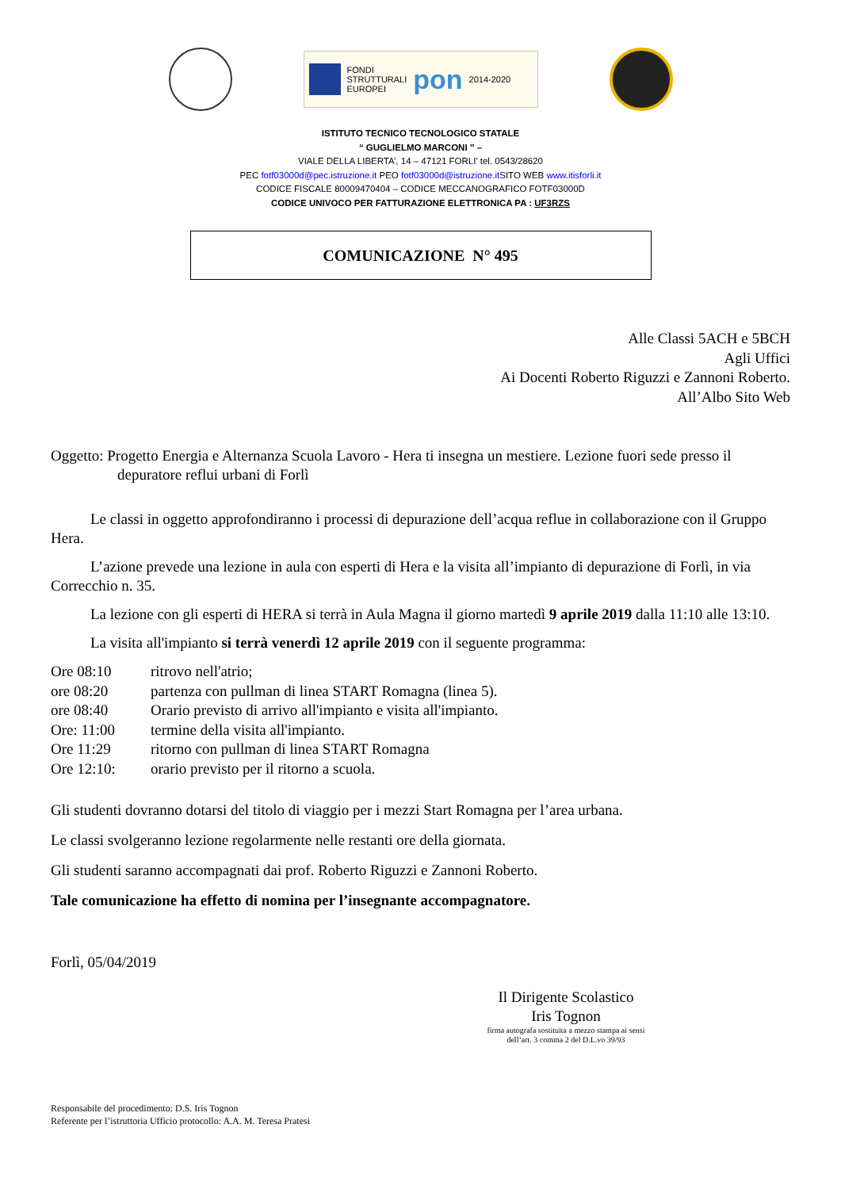FONDI
STRUTTURALI
EUROPEI
pon
2014-2020
ISTITUTO TECNICO TECNOLOGICO STATALE
“ GUGLIELMO MARCONI ” –
VIALE DELLA LIBERTA’, 14 – 47121 FORLI’ tel. 0543/28620
PEC fotf03000d@pec.istruzione.it PEO fotf03000d@istruzione.it SITO WEB www.itisforli.it
CODICE FISCALE 80009470404 – CODICE MECCANOGRAFICO FOTF03000D
CODICE UNIVOCO PER FATTURAZIONE ELETTRONICA PA : UF3RZS
COMUNICAZIONE N° 495
Alle Classi 5ACH e 5BCH
Agli Uffici
Ai Docenti Roberto Riguzzi e Zannoni Roberto.
All’Albo Sito Web
Oggetto: Progetto Energia e Alternanza Scuola Lavoro - Hera ti insegna un mestiere. Lezione fuori sede presso il depuratore reflui urbani di Forlì
Le classi in oggetto approfondiranno i processi di depurazione dell’acqua reflue in collaborazione con il Gruppo Hera.
L’azione prevede una lezione in aula con esperti di Hera e la visita all’impianto di depurazione di Forlì, in via Correcchio n. 35.
La lezione con gli esperti di HERA si terrà in Aula Magna il giorno martedì 9 aprile 2019 dalla 11:10 alle 13:10.
La visita all'impianto si terrà venerdì 12 aprile 2019 con il seguente programma:
| Ore 08:10 | ritrovo nell'atrio; |
| ore 08:20 | partenza con pullman di linea START Romagna (linea 5). |
| ore 08:40 | Orario previsto di arrivo all'impianto e visita all'impianto. |
| Ore: 11:00 | termine della visita all'impianto. |
| Ore 11:29 | ritorno con pullman di linea START Romagna |
| Ore 12:10: | orario previsto per il ritorno a scuola. |
Gli studenti dovranno dotarsi del titolo di viaggio per i mezzi Start Romagna per l’area urbana.
Le classi svolgeranno lezione regolarmente nelle restanti ore della giornata.
Gli studenti saranno accompagnati dai prof. Roberto Riguzzi e Zannoni Roberto.
Tale comunicazione ha effetto di nomina per l’insegnante accompagnatore.
Forlì, 05/04/2019
Il Dirigente Scolastico
Iris Tognon
firma autografa sostituita a mezzo stampa ai sensi
dell’art. 3 comma 2 del D.L.vo 39/93
Responsabile del procedimento: D.S. Iris Tognon
Referente per l’istruttoria Ufficio protocollo: A.A. M. Teresa Pratesi